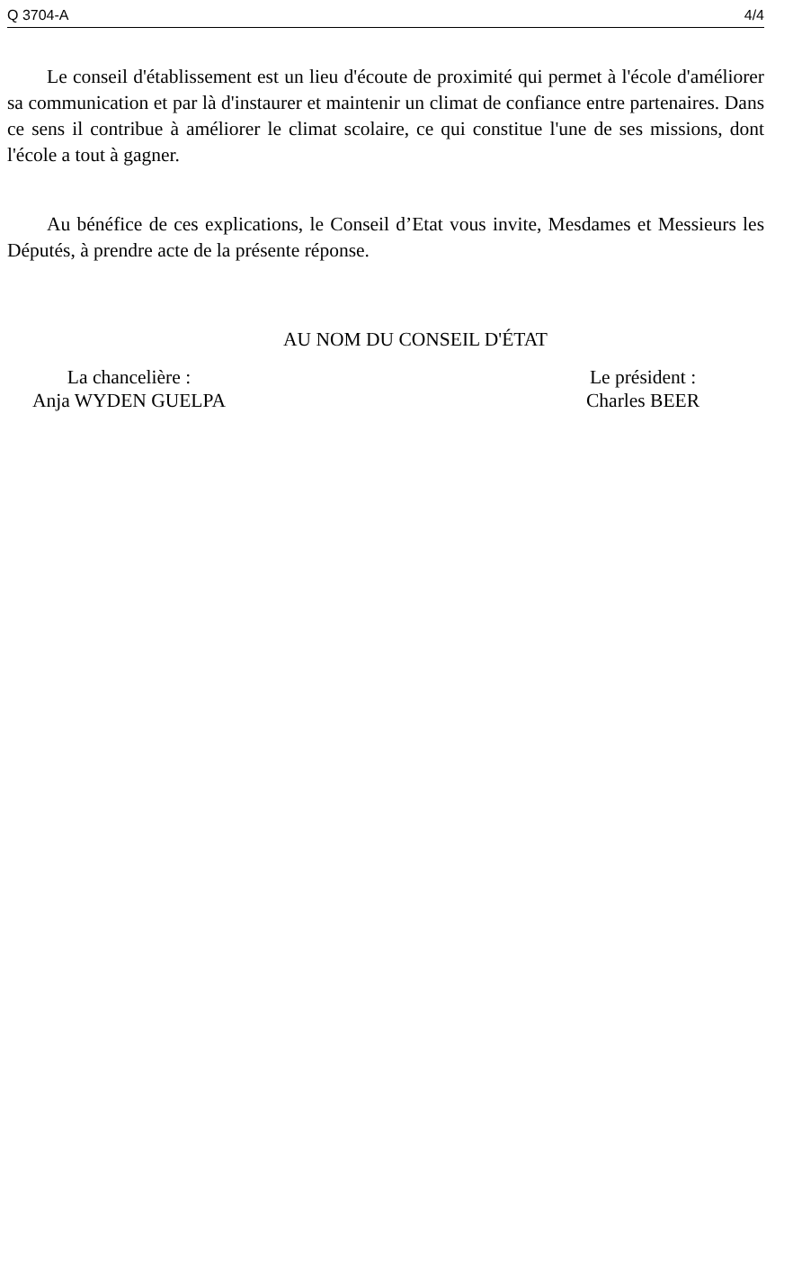Q 3704-A 4/4
Le conseil d'établissement est un lieu d'écoute de proximité qui permet à l'école d'améliorer sa communication et par là d'instaurer et maintenir un climat de confiance entre partenaires. Dans ce sens il contribue à améliorer le climat scolaire, ce qui constitue l'une de ses missions, dont l'école a tout à gagner.
Au bénéfice de ces explications, le Conseil d’Etat vous invite, Mesdames et Messieurs les Députés, à prendre acte de la présente réponse.
AU NOM DU CONSEIL D'ÉTAT
La chancelière :
Anja WYDEN GUELPA
Le président :
Charles BEER